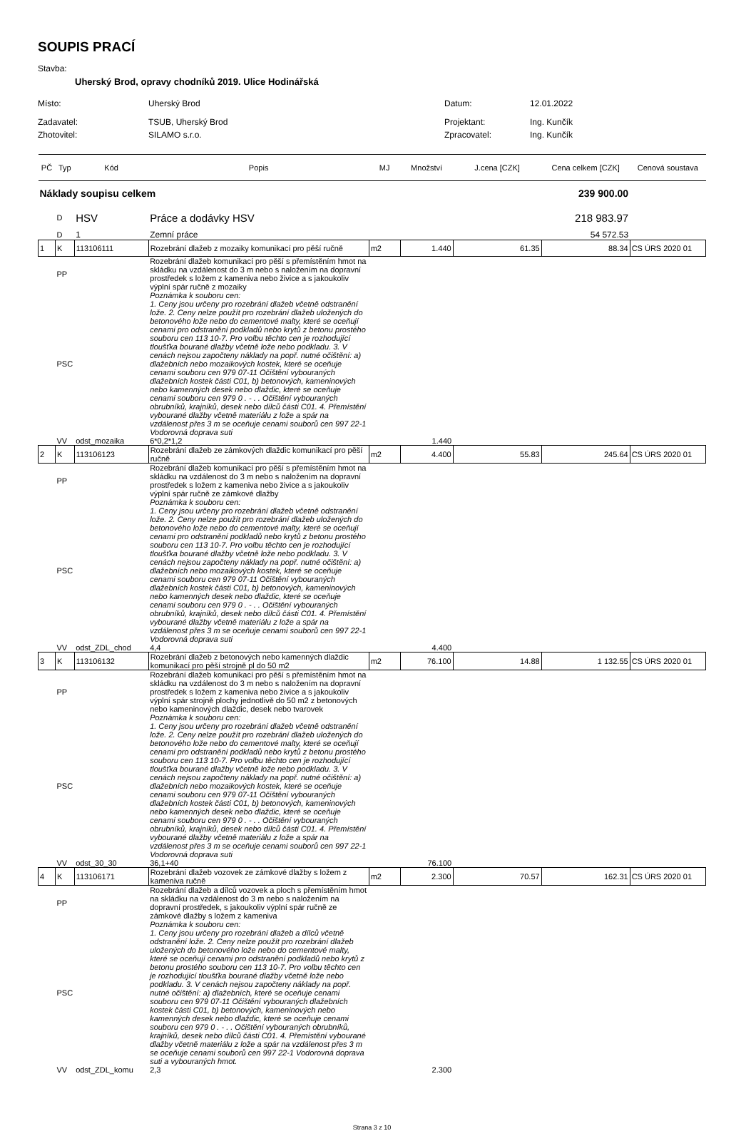SOUPIS PRACÍ
Stavba:
Uherský Brod, opravy chodníků 2019. Ulice Hodinářská
| Místo: | Uherský Brod | Datum: | 12.01.2022 |
| Zadavatel: | TSUB, Uherský Brod | Projektant: | Ing. Kunčík |
| Zhotovitel: | SILAMO s.r.o. | Zpracovatel: | Ing. Kunčík |
| PČ | Typ | Kód | Popis | MJ | Množství | J.cena [CZK] | Cena celkem [CZK] | Cenová soustava |
| --- | --- | --- | --- | --- | --- | --- | --- | --- |
| Náklady soupisu celkem | | | | | | | 239 900.00 | |
| | D | HSV | Práce a dodávky HSV | | | | 218 983.97 | |
| | D | 1 | Zemní práce | | | | 54 572.53 | |
| 1 | K | 113106111 | Rozebrání dlažeb z mozaiky komunikací pro pěší ručně | m2 | 1.440 | 61.35 | 88.34 | CS ÚRS 2020 01 |
| | PP | | Rozebrání dlažeb komunikací pro pěší s přemístěním hmot na skládku na vzdálenost do 3 m nebo s naložením na dopravní prostředek s ložem z kameniva nebo živice a s jakoukoliv výplní spár ručně z mozaiky | | | | | |
| | PSC | | Poznámka k souboru cen: 1. Ceny jsou určeny pro rozebrání dlažeb včetně odstranění lože. 2. Ceny nelze použít pro rozebrání dlažeb uložených do betonového lože nebo do cementové malty, které se oceňují cenami pro odstranění podkladů nebo krytů z betonu prostého souboru cen 113 10-7. Pro volbu těchto cen je rozhodující tloušťka bourané dlažby včetně lože nebo podkladu. 3. V cenách nejsou započteny náklady na popř. nutné očištění: a) dlažebních nebo mozaikových kostek, které se oceňuje cenami souboru cen 979 07-11 Očištění vybouraných dlažebních kostek části C01, b) betonových, kameninových nebo kamenných desek nebo dlaždic, které se oceňuje cenami souboru cen 979 0 . - . . Očištění vybouraných obrubníků, krajníků, desek nebo dílců části C01. 4. Přemístění vybourané dlažby včetně materiálu z lože a spár na vzdálenost přes 3 m se oceňuje cenami souborů cen 997 22-1 Vodorovná doprava suti | | | | | |
| | VV | odst_mozaika | 6*0,2*1,2 | | 1.440 | | | |
| 2 | K | 113106123 | Rozebrání dlažeb ze zámkových dlaždic komunikací pro pěší ručně | m2 | 4.400 | 55.83 | 245.64 | CS ÚRS 2020 01 |
| | PP | | Rozebrání dlažeb komunikací pro pěší s přemístěním hmot na skládku na vzdálenost do 3 m nebo s naložením na dopravní prostředek s ložem z kameniva nebo živice a s jakoukoliv výplní spár ručně ze zámkové dlažby | | | | | |
| | PSC | | Poznámka k souboru cen: 1. Ceny jsou určeny pro rozebrání dlažeb včetně odstranění lože. 2. Ceny nelze použít pro rozebrání dlažeb uložených do betonového lože nebo do cementové malty, které se oceňují cenami pro odstranění podkladů nebo krytů z betonu prostého souboru cen 113 10-7. Pro volbu těchto cen je rozhodující tloušťka bourané dlažby včetně lože nebo podkladu. 3. V cenách nejsou započteny náklady na popř. nutné očištění: a) dlažebních nebo mozaikových kostek, které se oceňuje cenami souboru cen 979 07-11 Očištění vybouraných dlažebních kostek části C01, b) betonových, kameninových nebo kamenných desek nebo dlaždic, které se oceňuje cenami souboru cen 979 0 . - . . Očištění vybouraných obrubníků, krajníků, desek nebo dílců části C01. 4. Přemístění vybourané dlažby včetně materiálu z lože a spár na vzdálenost přes 3 m se oceňuje cenami souborů cen 997 22-1 Vodorovná doprava suti | | | | | |
| | VV | odst_ZDL_chod | 4,4 | | 4.400 | | | |
| 3 | K | 113106132 | Rozebrání dlažeb z betonových nebo kamenných dlaždic komunikací pro pěší strojně pl do 50 m2 | m2 | 76.100 | 14.88 | 1 132.55 | CS ÚRS 2020 01 |
| | PP | | Rozebrání dlažeb komunikací pro pěší s přemístěním hmot na skládku na vzdálenost do 3 m nebo s naložením na dopravní prostředek s ložem z kameniva nebo živice a s jakoukoliv výplní spár strojně plochy jednotlivě do 50 m2 z betonových nebo kameninových dlaždic, desek nebo tvarovek | | | | | |
| | PSC | | Poznámka k souboru cen: 1. Ceny jsou určeny pro rozebrání dlažeb včetně odstranění lože. 2. Ceny nelze použít pro rozebrání dlažeb uložených do betonového lože nebo do cementové malty, které se oceňují cenami pro odstranění podkladů nebo krytů z betonu prostého souboru cen 113 10-7. Pro volbu těchto cen je rozhodující tloušťka bourané dlažby včetně lože nebo podkladu. 3. V cenách nejsou započteny náklady na popř. nutné očištění: a) dlažebních nebo mozaikových kostek, které se oceňuje cenami souboru cen 979 07-11 Očištění vybouraných dlažebních kostek části C01, b) betonových, kameninových nebo kamenných desek nebo dlaždic, které se oceňuje cenami souboru cen 979 0 . - . . Očištění vybouraných obrubníků, krajníků, desek nebo dílců části C01. 4. Přemístění vybourané dlažby včetně materiálu z lože a spár na vzdálenost přes 3 m se oceňuje cenami souborů cen 997 22-1 Vodorovná doprava suti | | | | | |
| | VV | odst_30_30 | 36,1+40 | | 76.100 | | | |
| 4 | K | 113106171 | Rozebrání dlažeb vozovek ze zámkové dlažby s ložem z kameniva ručně | m2 | 2.300 | 70.57 | 162.31 | CS ÚRS 2020 01 |
| | PP | | Rozebrání dlažeb a dílců vozovek a ploch s přemístěním hmot na skládku na vzdálenost do 3 m nebo s naložením na dopravní prostředek, s jakoukoliv výplní spár ručně ze zámkové dlažby s ložem z kameniva | | | | | |
| | PSC | | Poznámka k souboru cen: 1. Ceny jsou určeny pro rozebrání dlažeb a dílců včetně odstranění lože. 2. Ceny nelze použít pro rozebrání dlažeb uložených do betonového lože nebo do cementové malty, které se oceňují cenami pro odstranění podkladů nebo krytů z betonu prostého souboru cen 113 10-7. Pro volbu těchto cen je rozhodující tloušťka bourané dlažby včetně lože nebo podkladu. 3. V cenách nejsou započteny náklady na popř. nutné očištění: a) dlažebních, které se oceňuje cenami souboru cen 979 07-11 Očištění vybouraných dlažebních kostek části C01, b) betonových, kameninových nebo kamenných desek nebo dlaždic, které se oceňuje cenami souboru cen 979 0 . - . . Očištění vybouraných obrubníků, krajníků, desek nebo dílců části C01. 4. Přemístění vybourané dlažby včetně materiálu z lože a spár na vzdálenost přes 3 m se oceňuje cenami souborů cen 997 22-1 Vodorovná doprava suti a vybouraných hmot. | | | | | |
| | VV | odst_ZDL_komu | 2,3 | | 2.300 | | | |
Strana 3 z 10